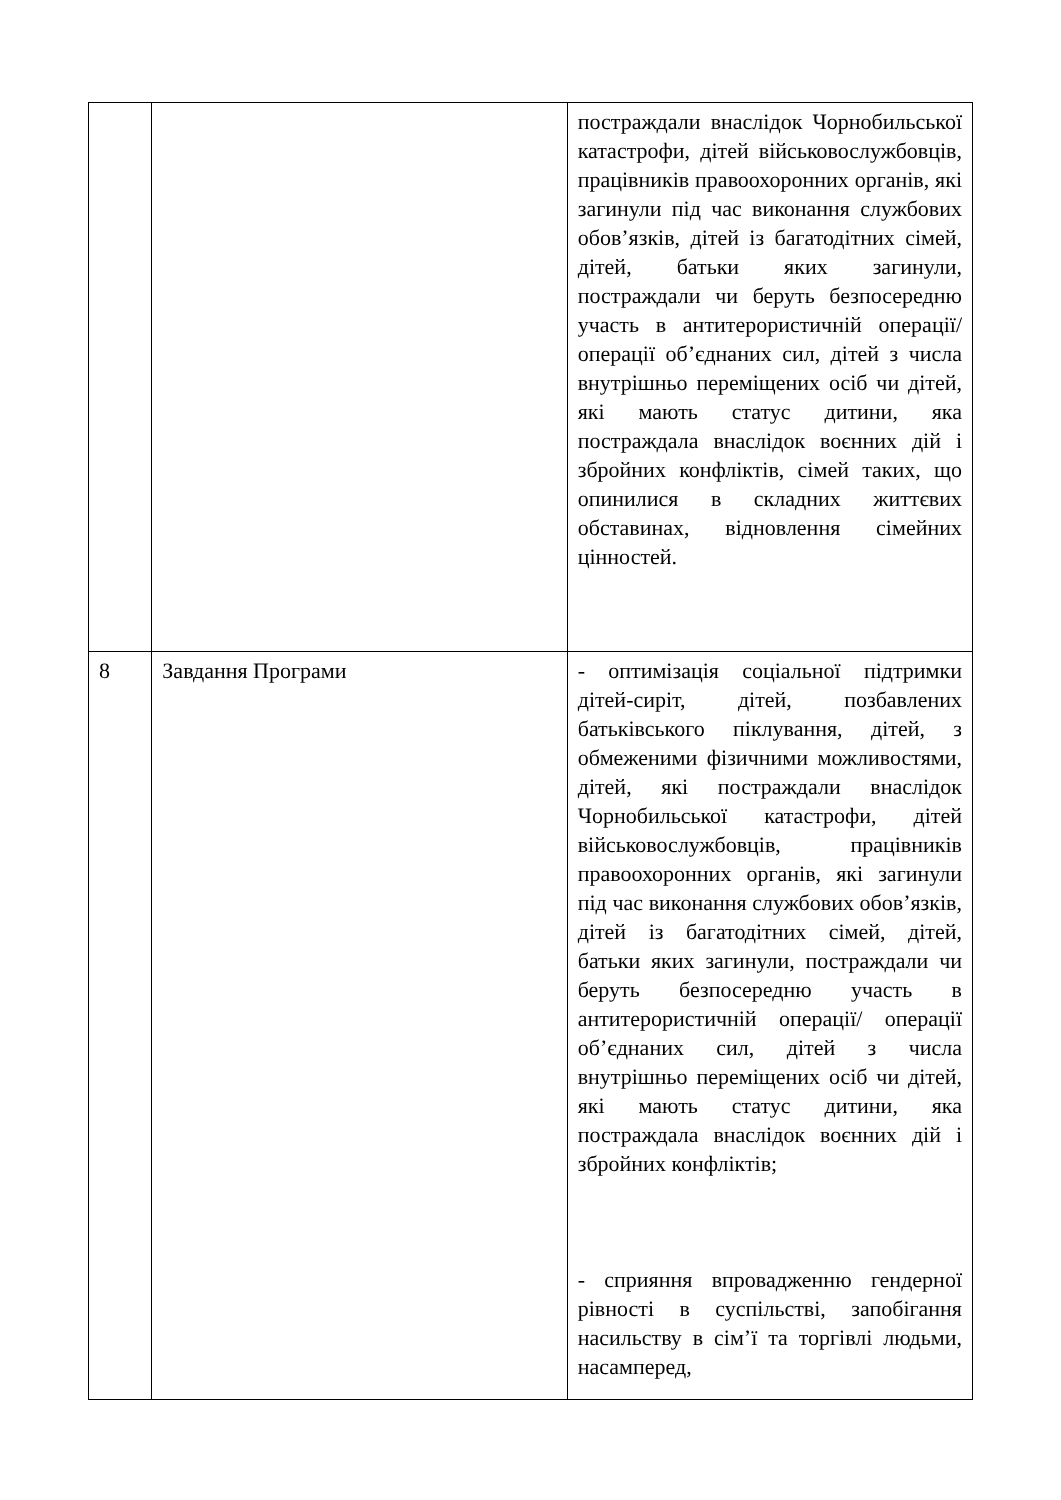| | | постраждали внаслідок Чорнобильської катастрофи, дітей військовослужбовців, працівників правоохоронних органів, які загинули під час виконання службових обов’язків, дітей із багатодітних сімей, дітей, батьки яких загинули, постраждали чи беруть безпосередню участь в антитерористичній операції/ операції об’єднаних сил, дітей з числа внутрішньо переміщених осіб чи дітей, які мають статус дитини, яка постраждала внаслідок воєнних дій і збройних конфліктів, сімей таких, що опинилися в складних життєвих обставинах, відновлення сімейних цінностей. |
| 8 | Завдання Програми | - оптимізація соціальної підтримки дітей-сиріт, дітей, позбавлених батьківського піклування, дітей, з обмеженими фізичними можливостями, дітей, які постраждали внаслідок Чорнобильської катастрофи, дітей військовослужбовців, працівників правоохоронних органів, які загинули під час виконання службових обов’язків, дітей із багатодітних сімей, дітей, батьки яких загинули, постраждали чи беруть безпосередню участь в антитерористичній операції/ операції об’єднаних сил, дітей з числа внутрішньо переміщених осіб чи дітей, які мають статус дитини, яка постраждала внаслідок воєнних дій і збройних конфліктів; - сприяння впровадженню гендерної рівності в суспільстві, запобігання насильству в сім’ї та торгівлі людьми, насамперед, |